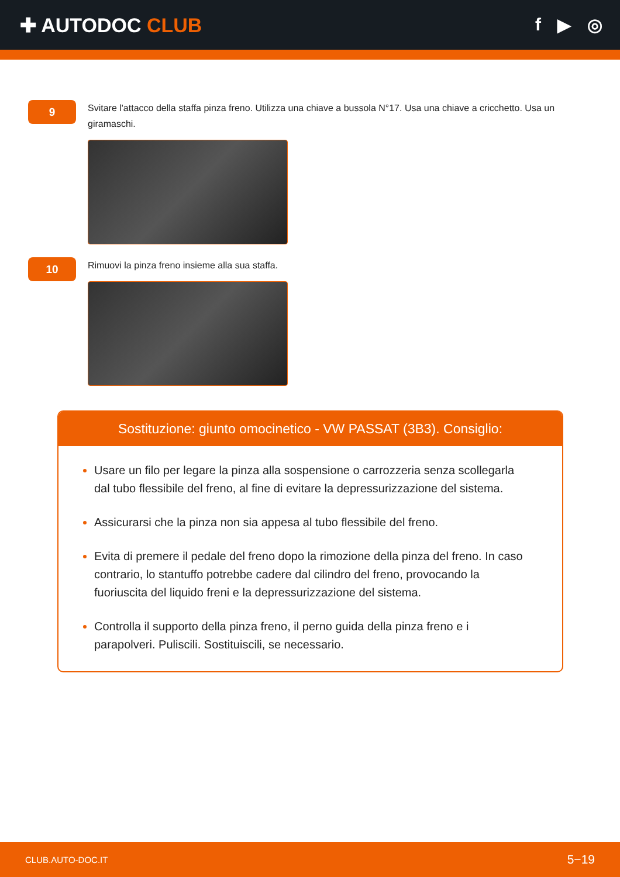✚ AUTODOC CLUB f ▶ ◎
9
Svitare l'attacco della staffa pinza freno. Utilizza una chiave a bussola N°17. Usa una chiave a cricchetto. Usa un giramaschi.
10
Rimuovi la pinza freno insieme alla sua staffa.
Sostituzione: giunto omocinetico - VW PASSAT (3B3). Consiglio:
Usare un filo per legare la pinza alla sospensione o carrozzeria senza scollegarla dal tubo flessibile del freno, al fine di evitare la depressurizzazione del sistema.
Assicurarsi che la pinza non sia appesa al tubo flessibile del freno.
Evita di premere il pedale del freno dopo la rimozione della pinza del freno. In caso contrario, lo stantuffo potrebbe cadere dal cilindro del freno, provocando la fuoriuscita del liquido freni e la depressurizzazione del sistema.
Controlla il supporto della pinza freno, il perno guida della pinza freno e i parapolveri. Puliscili. Sostituiscili, se necessario.
CLUB.AUTO-DOC.IT 5−19